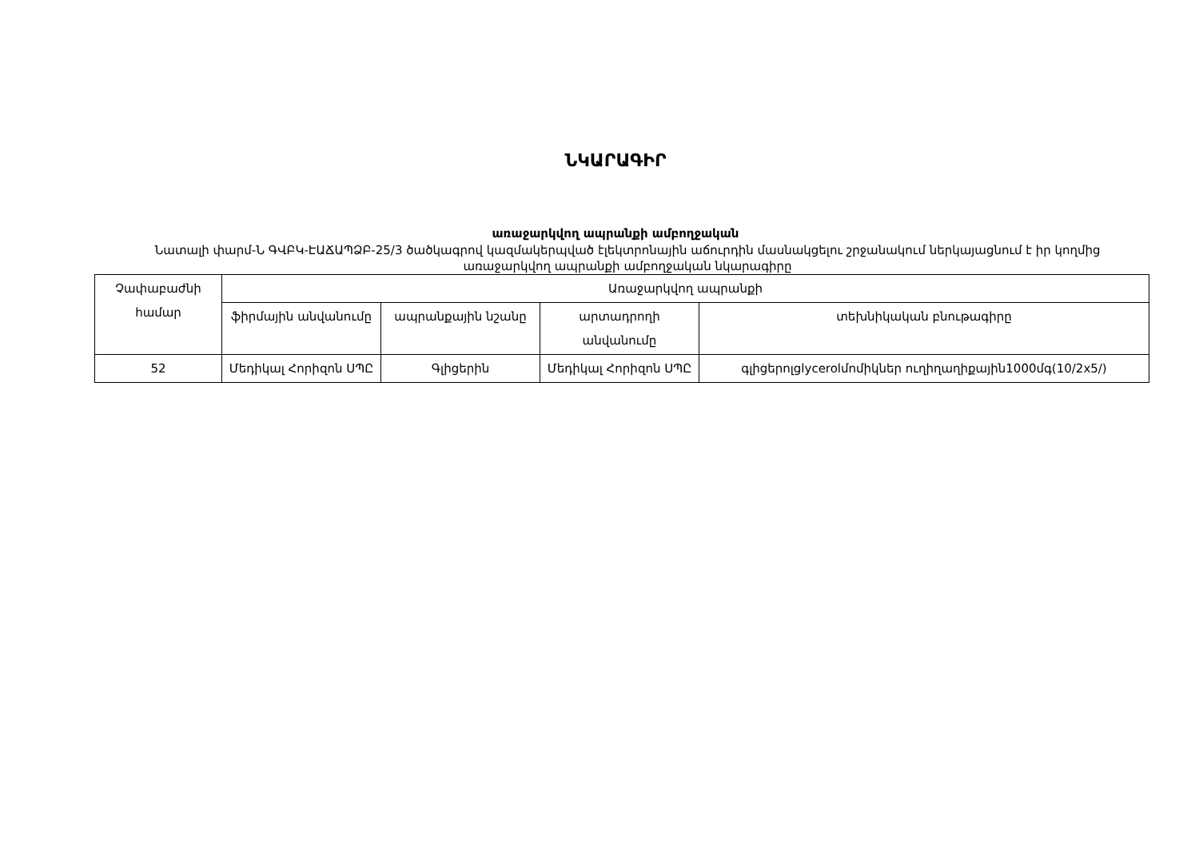ՆԿԱՐԱԳԻՐ
առաջարկվող ապրանքի ամբողջական
Նատալի փարմ-Ն ԳՎԲԿ-ԷԱՃԱՊՁԲ-25/3 ծածկագրով կազմակերպված էլեկտրոնային աճուրդին մասնակցելու շրջանակում ներկայացնում է իր կողմից առաջարկվող ապրանքի ամբողջական նկարագիրը
| Չափաբաժնի համար | Առաջարկվող ապրանքի | | | |
| --- | --- | --- | --- | --- |
| | ֆիրմային անվանումը | ապրանքային նշանը | արտադրողի անվանումը | տեխնիկական բնութագիրը |
| 52 | Մեդիկալ Հորիզոն ՍՊԸ | Գլիցերին | Մեդիկալ Հորիզոն ՍՊԸ | գլիցերոլglycerolմոմիկներ ուղիղաղիքային1000մգ(10/2x5/) |